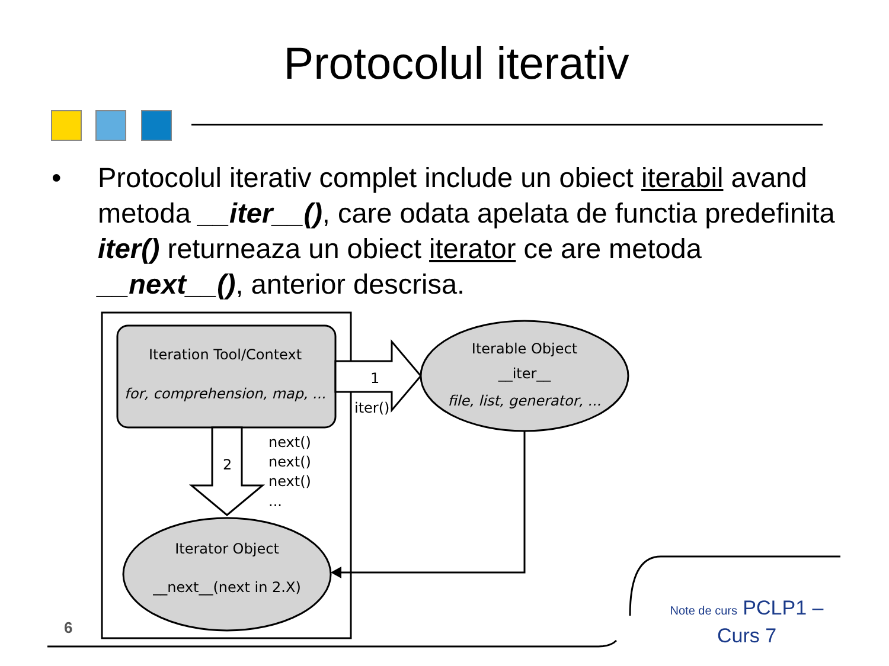Protocolul iterativ
• Protocolul iterativ complet include un obiect iterabil avand metoda __iter__(), care odata apelata de functia predefinita iter() returneaza un obiect iterator ce are metoda __next__(), anterior descrisa.
Iteration Tool/Context
for, comprehension, map, ...
1
iter()
Iterable Object
__iter__
file, list, generator, ...
2
next()
next()
next()
...
Iterator Object
__next__(next in 2.X)
6
Note de curs PCLP1 –
Curs 7